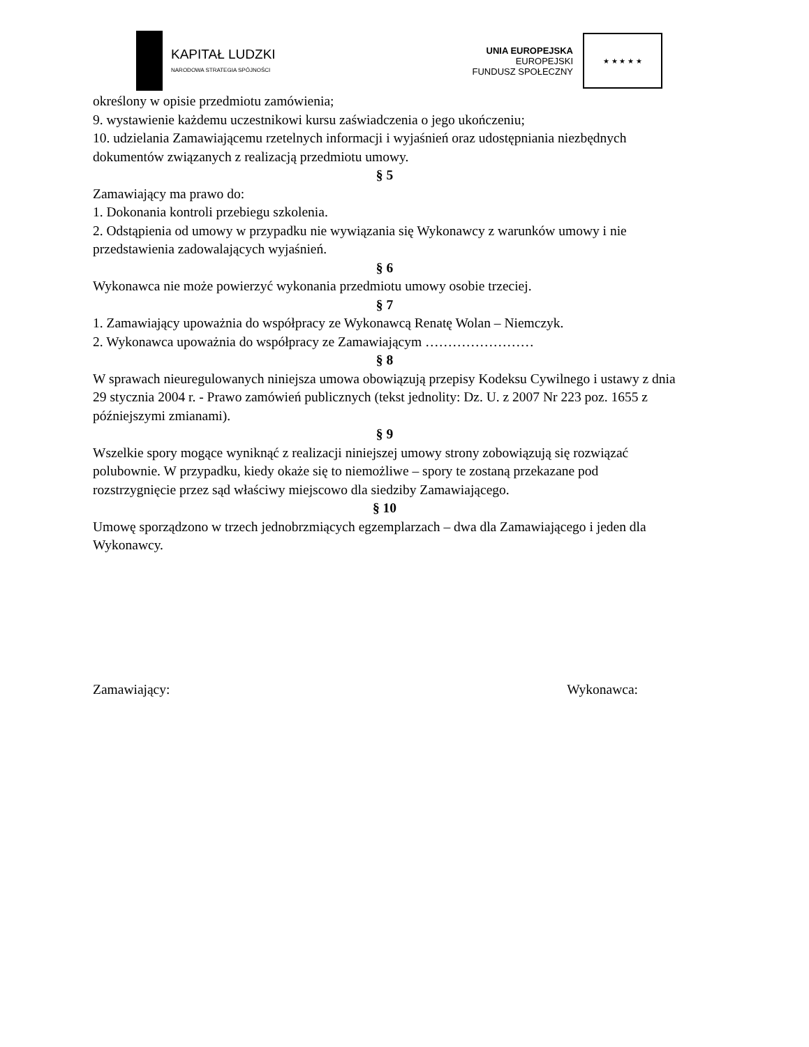KAPITAŁ LUDZKI
NARODOWA STRATEGIA SPÓJNOŚCI
UNIA EUROPEJSKA
EUROPEJSKI
FUNDUSZ SPOŁECZNY
★ ★ ★ ★ ★
określony w opisie przedmiotu zamówienia;
9. wystawienie każdemu uczestnikowi kursu zaświadczenia o jego ukończeniu;
10. udzielania Zamawiającemu rzetelnych informacji i wyjaśnień oraz udostępniania niezbędnych dokumentów związanych z realizacją przedmiotu umowy.
§ 5
Zamawiający ma prawo do:
1. Dokonania kontroli przebiegu szkolenia.
2. Odstąpienia od umowy w przypadku nie wywiązania się Wykonawcy z warunków umowy i nie przedstawienia zadowalających wyjaśnień.
§ 6
Wykonawca nie może powierzyć wykonania przedmiotu umowy osobie trzeciej.
§ 7
1. Zamawiający upoważnia do współpracy ze Wykonawcą Renatę Wolan – Niemczyk.
2. Wykonawca upoważnia do współpracy ze Zamawiającym ……………………
§ 8
W sprawach nieuregulowanych niniejsza umowa obowiązują przepisy Kodeksu Cywilnego i ustawy z dnia 29 stycznia 2004 r. - Prawo zamówień publicznych (tekst jednolity: Dz. U. z 2007 Nr 223 poz. 1655 z późniejszymi zmianami).
§ 9
Wszelkie spory mogące wyniknąć z realizacji niniejszej umowy strony zobowiązują się rozwiązać polubownie. W przypadku, kiedy okaże się to niemożliwe – spory te zostaną przekazane pod rozstrzygnięcie przez sąd właściwy miejscowo dla siedziby Zamawiającego.
§ 10
Umowę sporządzono w trzech jednobrzmiących egzemplarzach – dwa dla Zamawiającego i jeden dla Wykonawcy.
Zamawiający: Wykonawca: